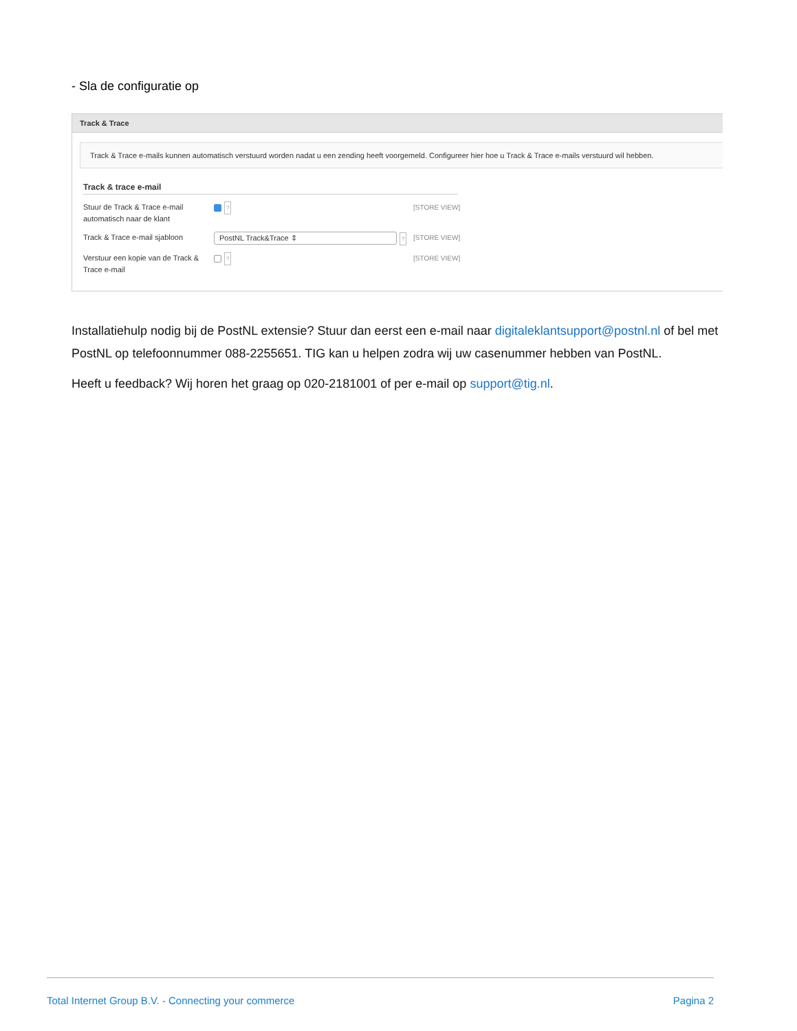- Sla de configuratie op
Track & Trace
Track & Trace e-mails kunnen automatisch verstuurd worden nadat u een zending heeft voorgemeld. Configureer hier hoe u Track & Trace e-mails verstuurd wil hebben.
Track & trace e-mail
Stuur de Track & Trace e-mail automatisch naar de klant
?
[STORE VIEW]
Track & Trace e-mail sjabloon
PostNL Track&Trace ⇕?
[STORE VIEW]
Verstuur een kopie van de Track & Trace e-mail
?
[STORE VIEW]
Installatiehulp nodig bij de PostNL extensie? Stuur dan eerst een e-mail naar digitaleklantsupport@postnl.nl of bel met PostNL op telefoonnummer 088-2255651. TIG kan u helpen zodra wij uw casenummer hebben van PostNL.
Heeft u feedback? Wij horen het graag op 020-2181001 of per e-mail op support@tig.nl.
Total Internet Group B.V. - Connecting your commerce Pagina 2